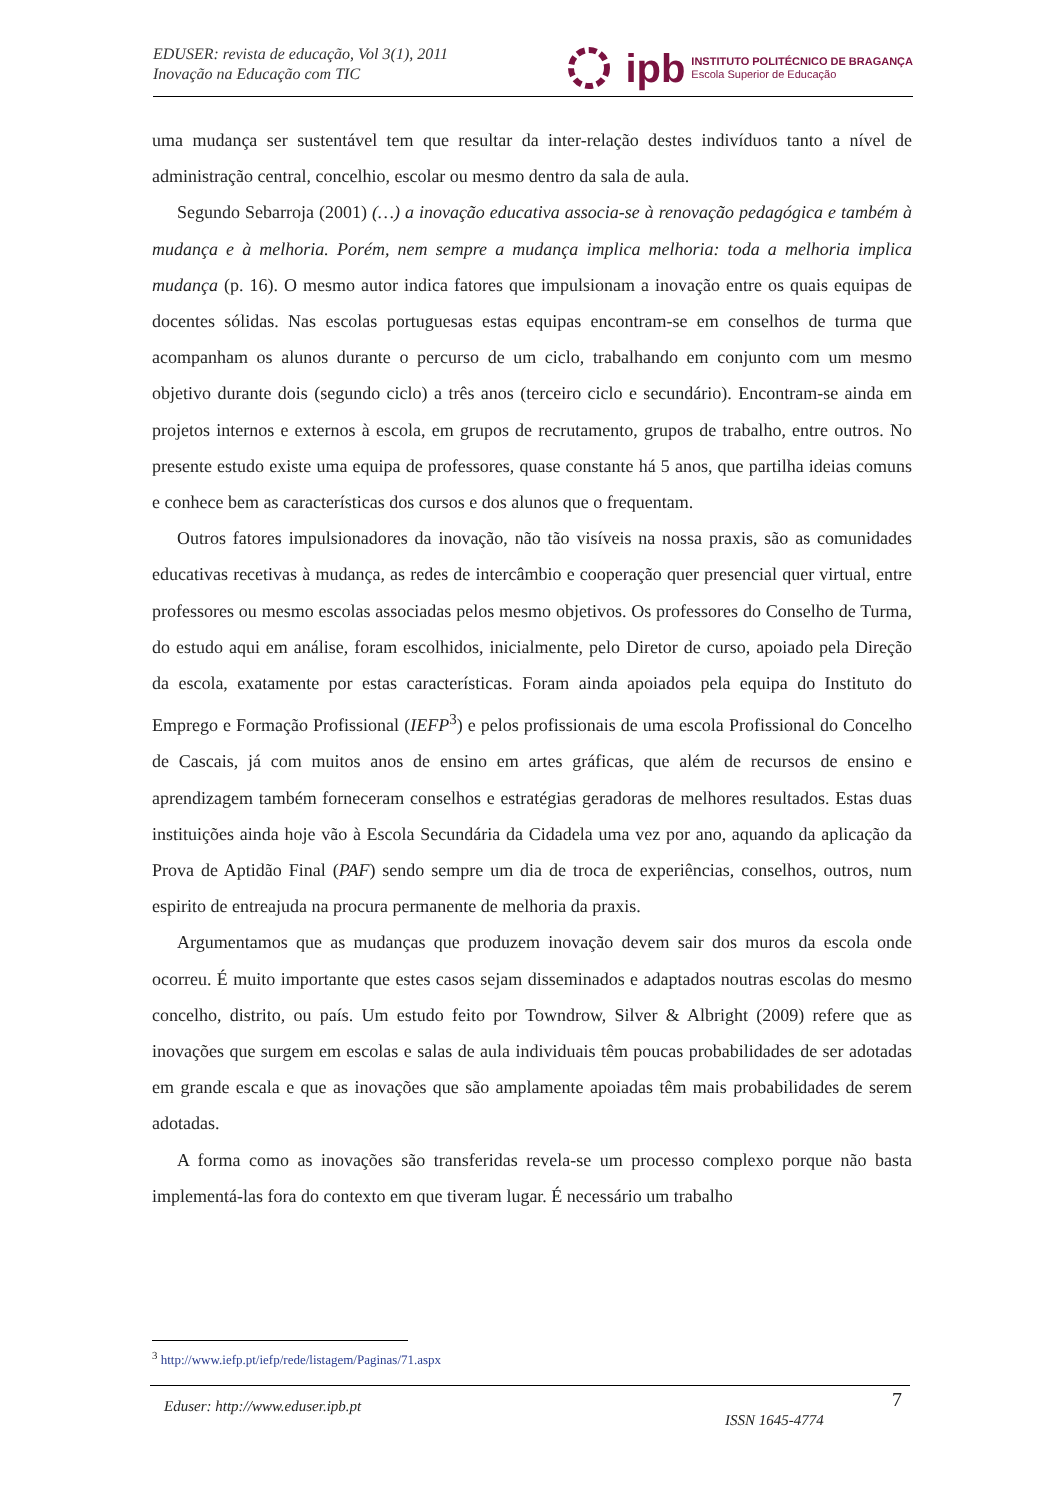EDUSER: revista de educação, Vol 3(1), 2011
Inovação na Educação com TIC
ipb
INSTITUTO POLITÉCNICO DE BRAGANÇA
Escola Superior de Educação
uma mudança ser sustentável tem que resultar da inter-relação destes indivíduos tanto a nível de administração central, concelhio, escolar ou mesmo dentro da sala de aula.
Segundo Sebarroja (2001) (…) a inovação educativa associa-se à renovação pedagógica e também à mudança e à melhoria. Porém, nem sempre a mudança implica melhoria: toda a melhoria implica mudança (p. 16). O mesmo autor indica fatores que impulsionam a inovação entre os quais equipas de docentes sólidas. Nas escolas portuguesas estas equipas encontram-se em conselhos de turma que acompanham os alunos durante o percurso de um ciclo, trabalhando em conjunto com um mesmo objetivo durante dois (segundo ciclo) a três anos (terceiro ciclo e secundário). Encontram-se ainda em projetos internos e externos à escola, em grupos de recrutamento, grupos de trabalho, entre outros. No presente estudo existe uma equipa de professores, quase constante há 5 anos, que partilha ideias comuns e conhece bem as características dos cursos e dos alunos que o frequentam.
Outros fatores impulsionadores da inovação, não tão visíveis na nossa praxis, são as comunidades educativas recetivas à mudança, as redes de intercâmbio e cooperação quer presencial quer virtual, entre professores ou mesmo escolas associadas pelos mesmo objetivos. Os professores do Conselho de Turma, do estudo aqui em análise, foram escolhidos, inicialmente, pelo Diretor de curso, apoiado pela Direção da escola, exatamente por estas características. Foram ainda apoiados pela equipa do Instituto do Emprego e Formação Profissional (IEFP<sup>3</sup>) e pelos profissionais de uma escola Profissional do Concelho de Cascais, já com muitos anos de ensino em artes gráficas, que além de recursos de ensino e aprendizagem também forneceram conselhos e estratégias geradoras de melhores resultados. Estas duas instituições ainda hoje vão à Escola Secundária da Cidadela uma vez por ano, aquando da aplicação da Prova de Aptidão Final (PAF) sendo sempre um dia de troca de experiências, conselhos, outros, num espirito de entreajuda na procura permanente de melhoria da praxis.
Argumentamos que as mudanças que produzem inovação devem sair dos muros da escola onde ocorreu. É muito importante que estes casos sejam disseminados e adaptados noutras escolas do mesmo concelho, distrito, ou país. Um estudo feito por Towndrow, Silver & Albright (2009) refere que as inovações que surgem em escolas e salas de aula individuais têm poucas probabilidades de ser adotadas em grande escala e que as inovações que são amplamente apoiadas têm mais probabilidades de serem adotadas.
A forma como as inovações são transferidas revela-se um processo complexo porque não basta implementá-las fora do contexto em que tiveram lugar. É necessário um trabalho
<sup>3</sup> http://www.iefp.pt/iefp/rede/listagem/Paginas/71.aspx
Eduser: http://www.eduser.ipb.pt
ISSN 1645-4774
7